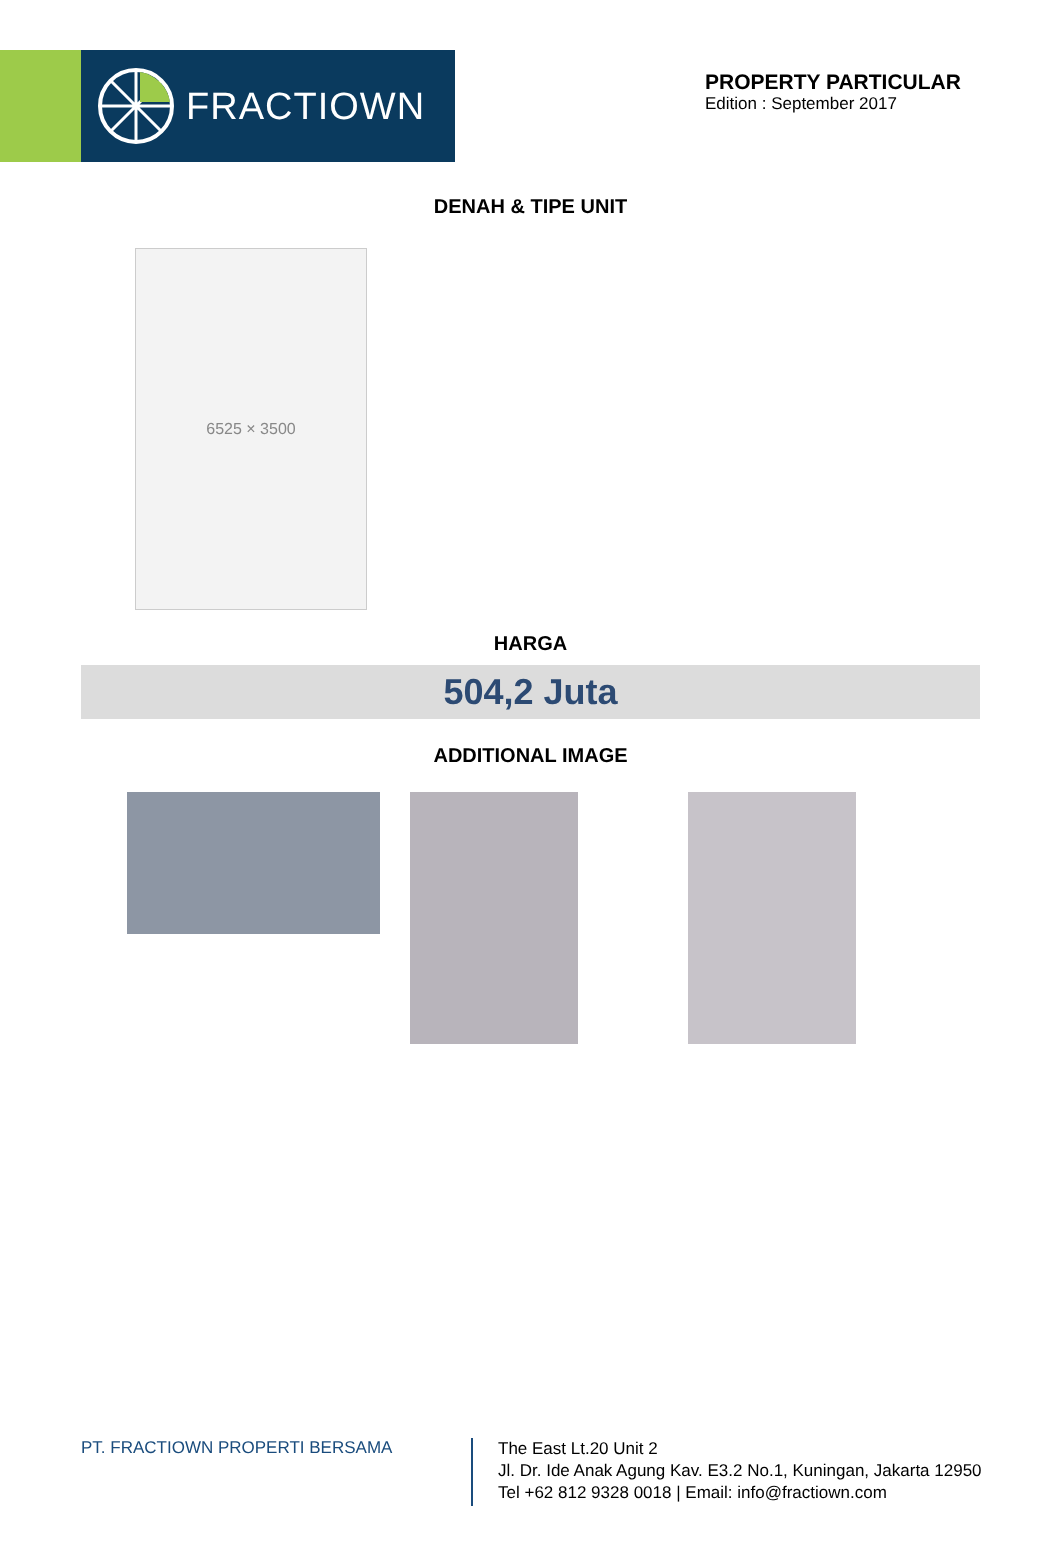FRACTIOWN
PROPERTY PARTICULAR
Edition : September 2017
DENAH & TIPE UNIT
6525 × 3500
HARGA
504,2 Juta
ADDITIONAL IMAGE
PT. FRACTIOWN PROPERTI BERSAMA
The East Lt.20 Unit 2
Jl. Dr. Ide Anak Agung Kav. E3.2 No.1, Kuningan, Jakarta 12950
Tel +62 812 9328 0018 | Email: info@fractiown.com